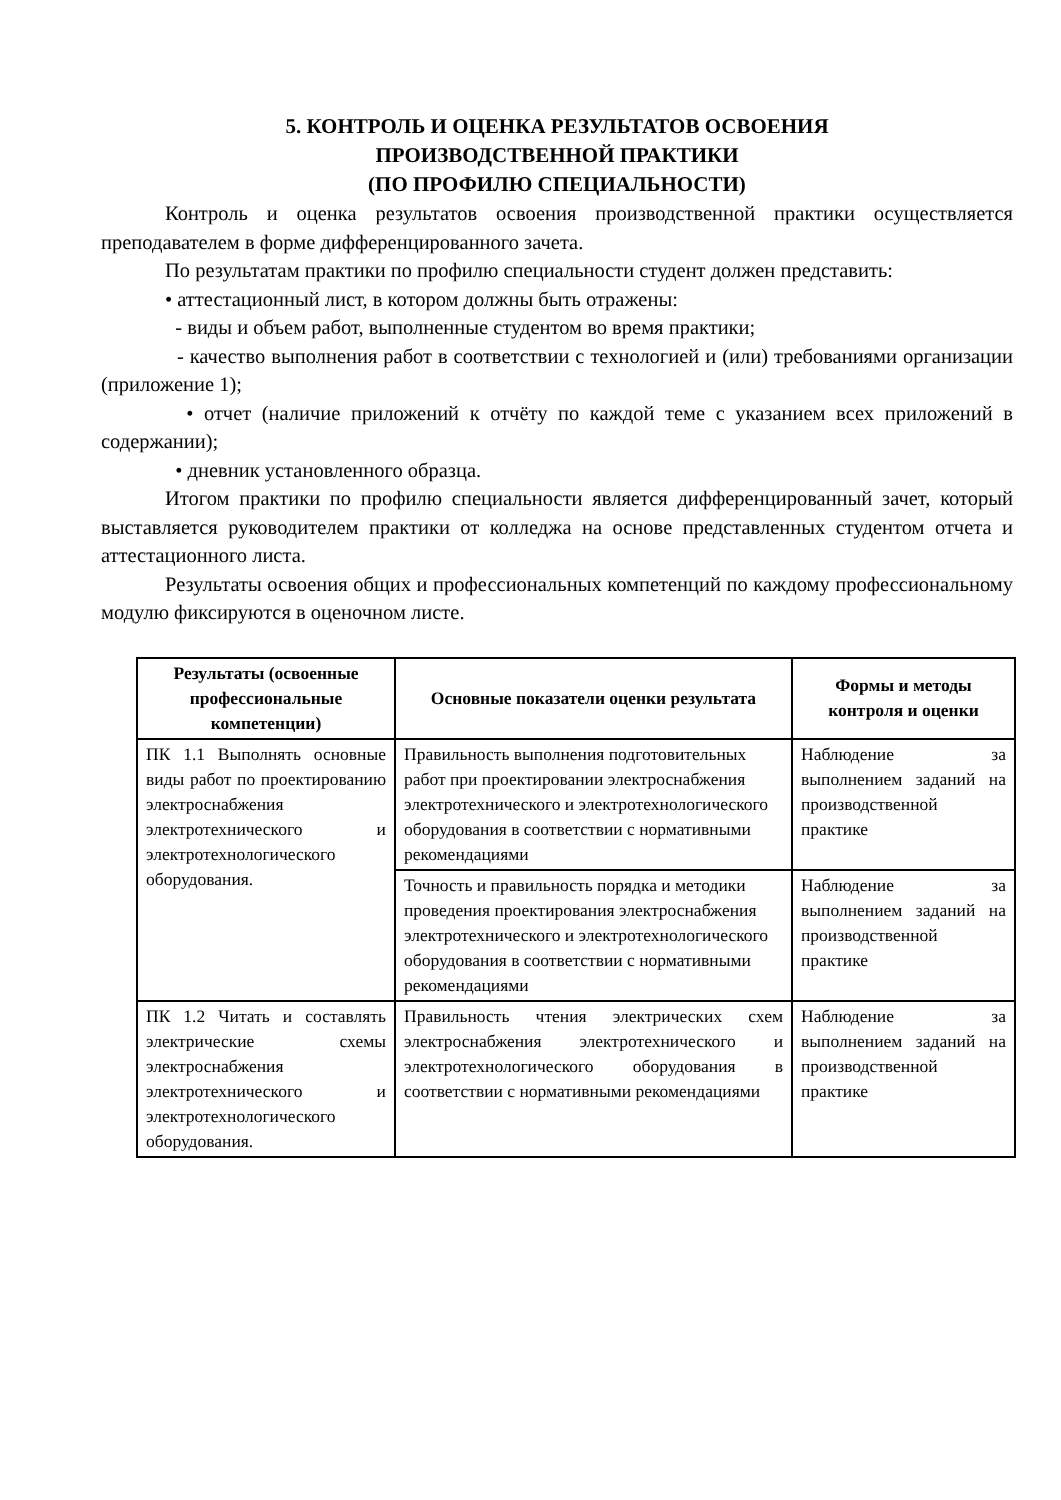5. КОНТРОЛЬ И ОЦЕНКА РЕЗУЛЬТАТОВ ОСВОЕНИЯ
ПРОИЗВОДСТВЕННОЙ ПРАКТИКИ
(ПО ПРОФИЛЮ СПЕЦИАЛЬНОСТИ)
Контроль и оценка результатов освоения производственной практики осуществляется преподавателем в форме дифференцированного зачета.
По результатам практики по профилю специальности студент должен представить:
• аттестационный лист, в котором должны быть отражены:
- виды и объем работ, выполненные студентом во время практики;
- качество выполнения работ в соответствии с технологией и (или) требованиями организации (приложение 1);
• отчет (наличие приложений к отчёту по каждой теме с указанием всех приложений в содержании);
• дневник установленного образца.
Итогом практики по профилю специальности является дифференцированный зачет, который выставляется руководителем практики от колледжа на основе представленных студентом отчета и аттестационного листа.
Результаты освоения общих и профессиональных компетенций по каждому профессиональному модулю фиксируются в оценочном листе.
| Результаты (освоенные профессиональные компетенции) | Основные показатели оценки результата | Формы и методы контроля и оценки |
| --- | --- | --- |
| ПК 1.1 Выполнять основные виды работ по проектированию электроснабжения электротехнического и электротехнологического оборудования. | Правильность выполнения подготовительных работ при проектировании электроснабжения электротехнического и электротехнологического оборудования в соответствии с нормативными рекомендациями | Наблюдение за выполнением заданий на производственной практике |
| | Точность и правильность порядка и методики проведения проектирования электроснабжения электротехнического и электротехнологического оборудования в соответствии с нормативными рекомендациями | Наблюдение за выполнением заданий на производственной практике |
| ПК 1.2 Читать и составлять электрические схемы электроснабжения электротехнического и электротехнологического оборудования. | Правильность чтения электрических схем электроснабжения электротехнического и электротехнологического оборудования в соответствии с нормативными рекомендациями | Наблюдение за выполнением заданий на производственной практике |